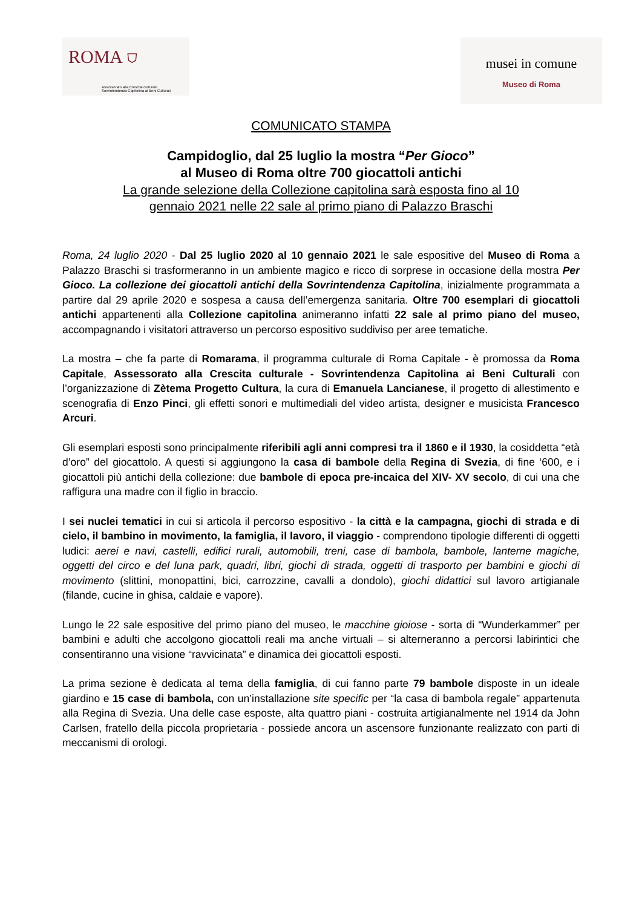ROMA ⛉
Assessorato alla Crescita culturale
Sovrintendenza Capitolina ai Beni Culturali
musei in comune
Museo di Roma
COMUNICATO STAMPA
Campidoglio, dal 25 luglio la mostra “Per Gioco”
al Museo di Roma oltre 700 giocattoli antichi
La grande selezione della Collezione capitolina sarà esposta fino al 10
gennaio 2021 nelle 22 sale al primo piano di Palazzo Braschi
Roma, 24 luglio 2020 - Dal 25 luglio 2020 al 10 gennaio 2021 le sale espositive del Museo di Roma a Palazzo Braschi si trasformeranno in un ambiente magico e ricco di sorprese in occasione della mostra Per Gioco. La collezione dei giocattoli antichi della Sovrintendenza Capitolina, inizialmente programmata a partire dal 29 aprile 2020 e sospesa a causa dell’emergenza sanitaria. Oltre 700 esemplari di giocattoli antichi appartenenti alla Collezione capitolina animeranno infatti 22 sale al primo piano del museo, accompagnando i visitatori attraverso un percorso espositivo suddiviso per aree tematiche.
La mostra – che fa parte di Romarama, il programma culturale di Roma Capitale - è promossa da Roma Capitale, Assessorato alla Crescita culturale - Sovrintendenza Capitolina ai Beni Culturali con l’organizzazione di Zètema Progetto Cultura, la cura di Emanuela Lancianese, il progetto di allestimento e scenografia di Enzo Pinci, gli effetti sonori e multimediali del video artista, designer e musicista Francesco Arcuri.
Gli esemplari esposti sono principalmente riferibili agli anni compresi tra il 1860 e il 1930, la cosiddetta “età d’oro” del giocattolo. A questi si aggiungono la casa di bambole della Regina di Svezia, di fine ‘600, e i giocattoli più antichi della collezione: due bambole di epoca pre-incaica del XIV- XV secolo, di cui una che raffigura una madre con il figlio in braccio.
I sei nuclei tematici in cui si articola il percorso espositivo - la città e la campagna, giochi di strada e di cielo, il bambino in movimento, la famiglia, il lavoro, il viaggio - comprendono tipologie differenti di oggetti ludici: aerei e navi, castelli, edifici rurali, automobili, treni, case di bambola, bambole, lanterne magiche, oggetti del circo e del luna park, quadri, libri, giochi di strada, oggetti di trasporto per bambini e giochi di movimento (slittini, monopattini, bici, carrozzine, cavalli a dondolo), giochi didattici sul lavoro artigianale (filande, cucine in ghisa, caldaie e vapore).
Lungo le 22 sale espositive del primo piano del museo, le macchine gioiose - sorta di “Wunderkammer” per bambini e adulti che accolgono giocattoli reali ma anche virtuali – si alterneranno a percorsi labirintici che consentiranno una visione “ravvicinata” e dinamica dei giocattoli esposti.
La prima sezione è dedicata al tema della famiglia, di cui fanno parte 79 bambole disposte in un ideale giardino e 15 case di bambola, con un’installazione site specific per “la casa di bambola regale” appartenuta alla Regina di Svezia. Una delle case esposte, alta quattro piani - costruita artigianalmente nel 1914 da John Carlsen, fratello della piccola proprietaria - possiede ancora un ascensore funzionante realizzato con parti di meccanismi di orologi.